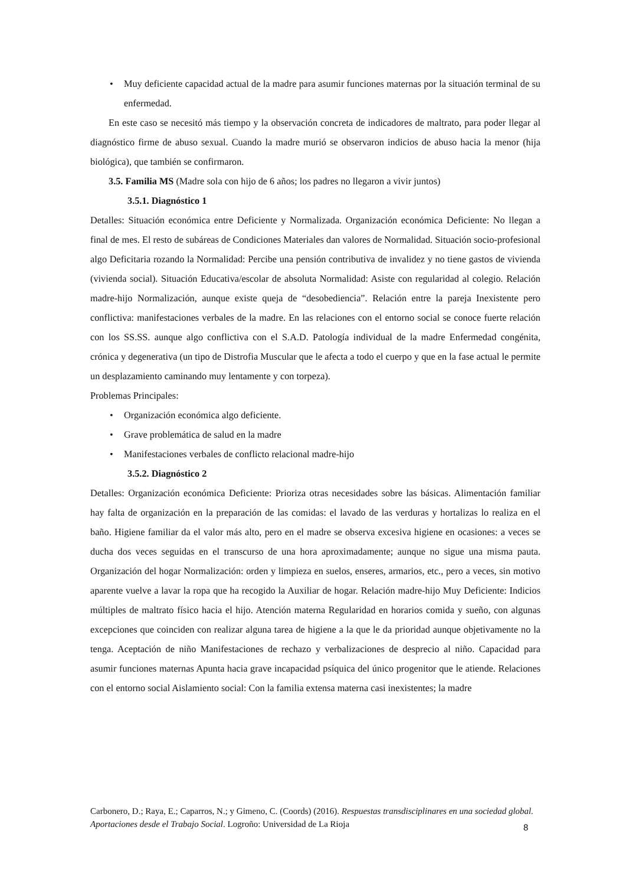• Muy deficiente capacidad actual de la madre para asumir funciones maternas por la situación terminal de su enfermedad.
En este caso se necesitó más tiempo y la observación concreta de indicadores de maltrato, para poder llegar al diagnóstico firme de abuso sexual. Cuando la madre murió se observaron indicios de abuso hacia la menor (hija biológica), que también se confirmaron.
3.5. Familia MS (Madre sola con hijo de 6 años; los padres no llegaron a vivir juntos)
3.5.1. Diagnóstico 1
Detalles: Situación económica entre Deficiente y Normalizada. Organización económica Deficiente: No llegan a final de mes. El resto de subáreas de Condiciones Materiales dan valores de Normalidad. Situación socio-profesional algo Deficitaria rozando la Normalidad: Percibe una pensión contributiva de invalidez y no tiene gastos de vivienda (vivienda social). Situación Educativa/escolar de absoluta Normalidad: Asiste con regularidad al colegio. Relación madre-hijo Normalización, aunque existe queja de “desobediencia”. Relación entre la pareja Inexistente pero conflictiva: manifestaciones verbales de la madre. En las relaciones con el entorno social se conoce fuerte relación con los SS.SS. aunque algo conflictiva con el S.A.D. Patología individual de la madre Enfermedad congénita, crónica y degenerativa (un tipo de Distrofia Muscular que le afecta a todo el cuerpo y que en la fase actual le permite un desplazamiento caminando muy lentamente y con torpeza).
Problemas Principales:
• Organización económica algo deficiente.
• Grave problemática de salud en la madre
• Manifestaciones verbales de conflicto relacional madre-hijo
3.5.2. Diagnóstico 2
Detalles: Organización económica Deficiente: Prioriza otras necesidades sobre las básicas. Alimentación familiar hay falta de organización en la preparación de las comidas: el lavado de las verduras y hortalizas lo realiza en el baño. Higiene familiar da el valor más alto, pero en el madre se observa excesiva higiene en ocasiones: a veces se ducha dos veces seguidas en el transcurso de una hora aproximadamente; aunque no sigue una misma pauta. Organización del hogar Normalización: orden y limpieza en suelos, enseres, armarios, etc., pero a veces, sin motivo aparente vuelve a lavar la ropa que ha recogido la Auxiliar de hogar. Relación madre-hijo Muy Deficiente: Indicios múltiples de maltrato físico hacia el hijo. Atención materna Regularidad en horarios comida y sueño, con algunas excepciones que coinciden con realizar alguna tarea de higiene a la que le da prioridad aunque objetivamente no la tenga. Aceptación de niño Manifestaciones de rechazo y verbalizaciones de desprecio al niño. Capacidad para asumir funciones maternas Apunta hacia grave incapacidad psíquica del único progenitor que le atiende. Relaciones con el entorno social Aislamiento social: Con la familia extensa materna casi inexistentes; la madre
Carbonero, D.; Raya, E.; Caparros, N.; y Gimeno, C. (Coords) (2016). Respuestas transdisciplinares en una sociedad global. Aportaciones desde el Trabajo Social. Logroño: Universidad de La Rioja
8